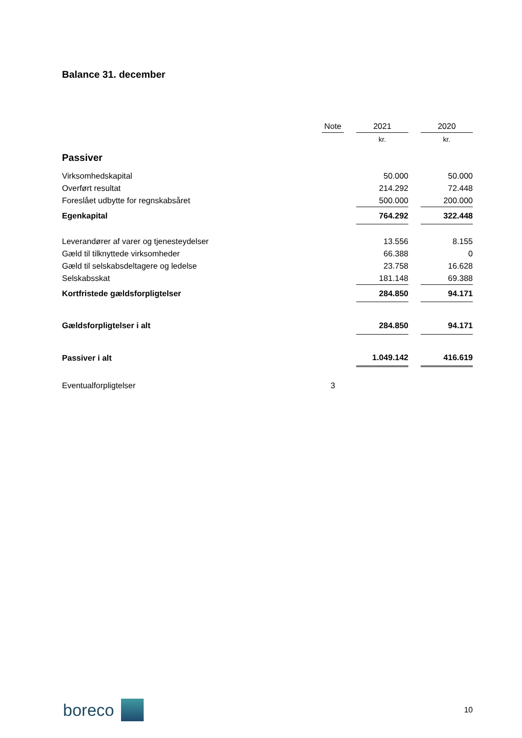Balance 31. december
| | Note | | 2021 | | 2020 |
| --- | --- | --- | --- | --- | --- |
| | | | kr. | | kr. |
| Passiver | | | | | |
| Virksomhedskapital | | | 50.000 | | 50.000 |
| Overført resultat | | | 214.292 | | 72.448 |
| Foreslået udbytte for regnskabsåret | | | 500.000 | | 200.000 |
| Egenkapital | | | 764.292 | | 322.448 |
| Leverandører af varer og tjenesteydelser | | | 13.556 | | 8.155 |
| Gæld til tilknyttede virksomheder | | | 66.388 | | 0 |
| Gæld til selskabsdeltagere og ledelse | | | 23.758 | | 16.628 |
| Selskabsskat | | | 181.148 | | 69.388 |
| Kortfristede gældsforpligtelser | | | 284.850 | | 94.171 |
| Gældsforpligtelser i alt | | | 284.850 | | 94.171 |
| Passiver i alt | | | 1.049.142 | | 416.619 |
| Eventualforpligtelser | 3 | | | | |
boreco
10